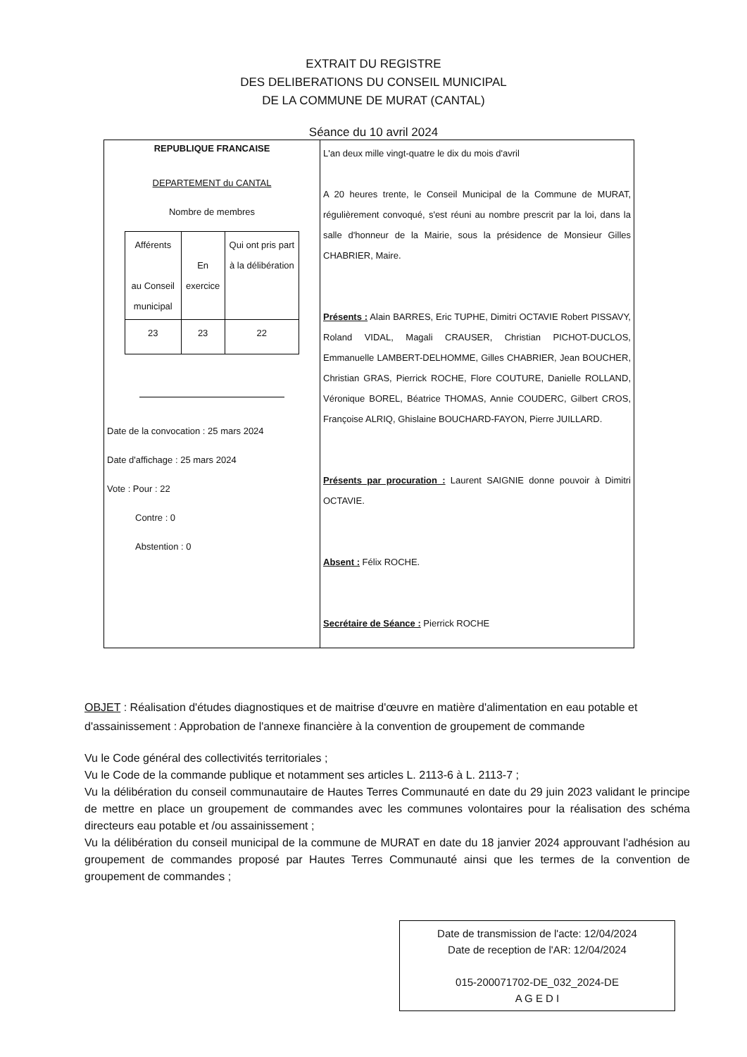EXTRAIT DU REGISTRE
DES DELIBERATIONS DU CONSEIL MUNICIPAL
DE LA COMMUNE DE MURAT (CANTAL)
Séance du 10 avril 2024
REPUBLIQUE FRANCAISE
DEPARTEMENT du CANTAL
Nombre de membres
| Afférents au Conseil municipal | En exercice | Qui ont pris part à la délibération |
| 23 | 23 | 22 |
Date de la convocation : 25 mars 2024
Date d'affichage : 25 mars 2024
Vote : Pour : 22
Contre : 0
Abstention : 0
L'an deux mille vingt-quatre le dix du mois d'avril
A 20 heures trente, le Conseil Municipal de la Commune de MURAT, régulièrement convoqué, s'est réuni au nombre prescrit par la loi, dans la salle d'honneur de la Mairie, sous la présidence de Monsieur Gilles CHABRIER, Maire.
Présents : Alain BARRES, Eric TUPHE, Dimitri OCTAVIE Robert PISSAVY, Roland VIDAL, Magali CRAUSER, Christian PICHOT-DUCLOS, Emmanuelle LAMBERT-DELHOMME, Gilles CHABRIER, Jean BOUCHER, Christian GRAS, Pierrick ROCHE, Flore COUTURE, Danielle ROLLAND, Véronique BOREL, Béatrice THOMAS, Annie COUDERC, Gilbert CROS, Françoise ALRIQ, Ghislaine BOUCHARD-FAYON, Pierre JUILLARD.
Présents par procuration : Laurent SAIGNIE donne pouvoir à Dimitri OCTAVIE.
Absent : Félix ROCHE.
Secrétaire de Séance : Pierrick ROCHE
OBJET : Réalisation d'études diagnostiques et de maitrise d'œuvre en matière d'alimentation en eau potable et d'assainissement : Approbation de l'annexe financière à la convention de groupement de commande
Vu le Code général des collectivités territoriales ;
Vu le Code de la commande publique et notamment ses articles L. 2113-6 à L. 2113-7 ;
Vu la délibération du conseil communautaire de Hautes Terres Communauté en date du 29 juin 2023 validant le principe de mettre en place un groupement de commandes avec les communes volontaires pour la réalisation des schéma directeurs eau potable et /ou assainissement ;
Vu la délibération du conseil municipal de la commune de MURAT en date du 18 janvier 2024 approuvant l'adhésion au groupement de commandes proposé par Hautes Terres Communauté ainsi que les termes de la convention de groupement de commandes ;
Date de transmission de l'acte: 12/04/2024
Date de reception de l'AR: 12/04/2024
015-200071702-DE_032_2024-DE
A G E D I